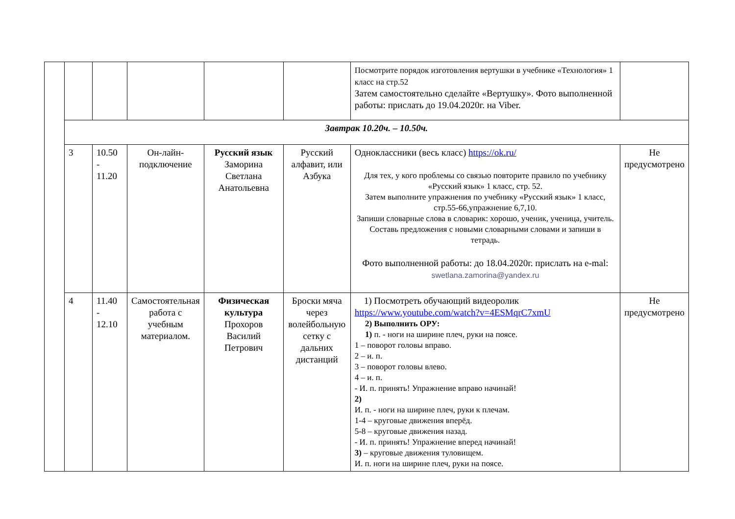| | | | | | | Посмотрите порядок изготовления вертушки в учебнике «Технология» 1 класс на стр.52 Затем самостоятельно сделайте «Вертушку». Фото выполненной работы: прислать до 19.04.2020г. на Viber. | |
| | Завтрак 10.20ч. – 10.50ч. | | | | | | |
| | 3 | 10.50 - 11.20 | Он-лайн-подключение | Русский язык Заморина Светлана Анатольевна | Русский алфавит, или Азбука | Одноклассники (весь класс) https://ok.ru/ Для тех, у кого проблемы со связью повторите правило по учебнику «Русский язык» 1 класс, стр. 52. Затем выполните упражнения по учебнику «Русский язык» 1 класс, стр.55-66,упражнение 6,7,10. Запиши словарные слова в словарик: хорошо, ученик, ученица, учитель. Составь предложения с новыми словарными словами и запиши в тетрадь. Фото выполненной работы: до 18.04.2020г. прислать на e-mal: swetlana.zamorina@yandex.ru | Не предусмотрено |
| | 4 | 11.40 - 12.10 | Самостоятельная работа с учебным материалом. | Физическая культура Прохоров Василий Петрович | Броски мяча через волейбольную сетку с дальних дистанций | 1) Посмотреть обучающий видеоролик https://www.youtube.com/watch?v=4ESMqrC7xmU 2) Выполнить ОРУ: 1) п. - ноги на ширине плеч, руки на поясе. 1 – поворот головы вправо. 2 – и. п. 3 – поворот головы влево. 4 – и. п. - И. п. принять! Упражнение вправо начинай! 2) И. п. - ноги на ширине плеч, руки к плечам. 1-4 – круговые движения вперёд. 5-8 – круговые движения назад. - И. п. принять! Упражнение вперед начинай! 3) – круговые движения туловищем. И. п. ноги на ширине плеч, руки на поясе. | Не предусмотрено |